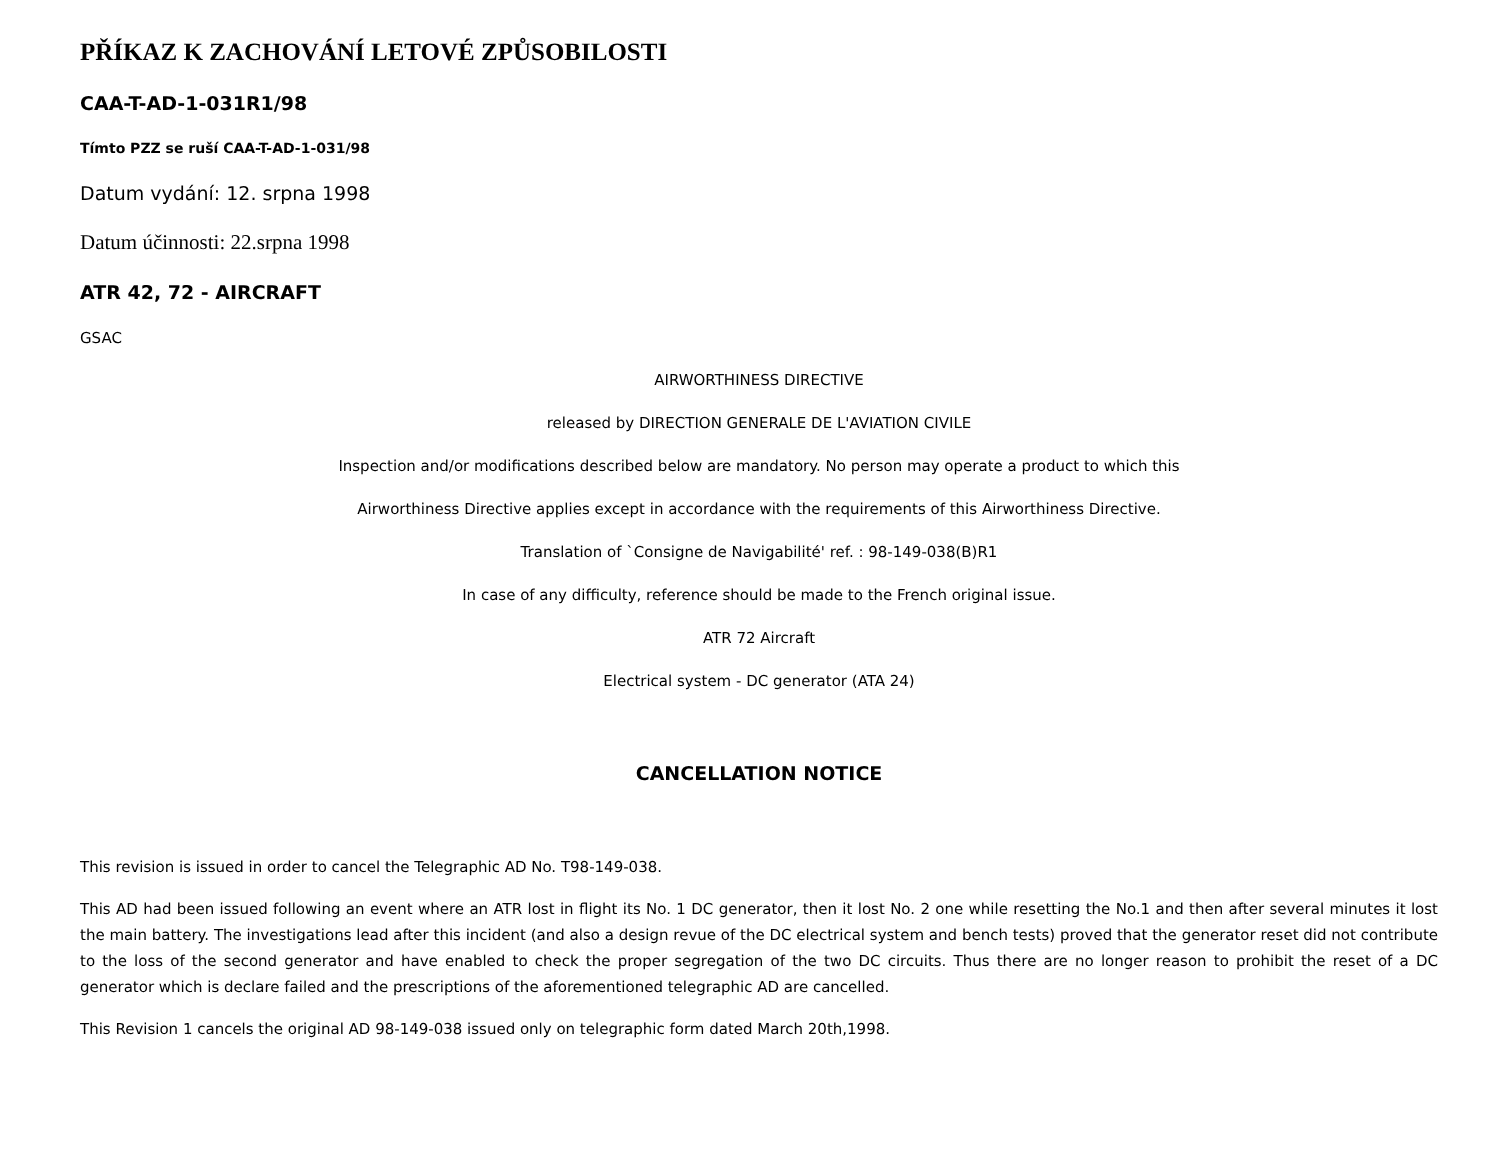PŘÍKAZ K ZACHOVÁNÍ LETOVÉ ZPŮSOBILOSTI
CAA-T-AD-1-031R1/98
Tímto PZZ se ruší CAA-T-AD-1-031/98
Datum vydání: 12. srpna 1998
Datum účinnosti: 22.srpna 1998
ATR 42, 72 - AIRCRAFT
GSAC
AIRWORTHINESS DIRECTIVE
released by DIRECTION GENERALE DE L'AVIATION CIVILE
Inspection and/or modifications described below are mandatory. No person may operate a product to which this
Airworthiness Directive applies except in accordance with the requirements of this Airworthiness Directive.
Translation of `Consigne de Navigabilité' ref. : 98-149-038(B)R1
In case of any difficulty, reference should be made to the French original issue.
ATR 72 Aircraft
Electrical system - DC generator (ATA 24)
CANCELLATION NOTICE
This revision is issued in order to cancel the Telegraphic AD No. T98-149-038.
This AD had been issued following an event where an ATR lost in flight its No. 1 DC generator, then it lost No. 2 one while resetting the No.1 and then after several minutes it lost the main battery. The investigations lead after this incident (and also a design revue of the DC electrical system and bench tests) proved that the generator reset did not contribute to the loss of the second generator and have enabled to check the proper segregation of the two DC circuits. Thus there are no longer reason to prohibit the reset of a DC generator which is declare failed and the prescriptions of the aforementioned telegraphic AD are cancelled.
This Revision 1 cancels the original AD 98-149-038 issued only on telegraphic form dated March 20th,1998.